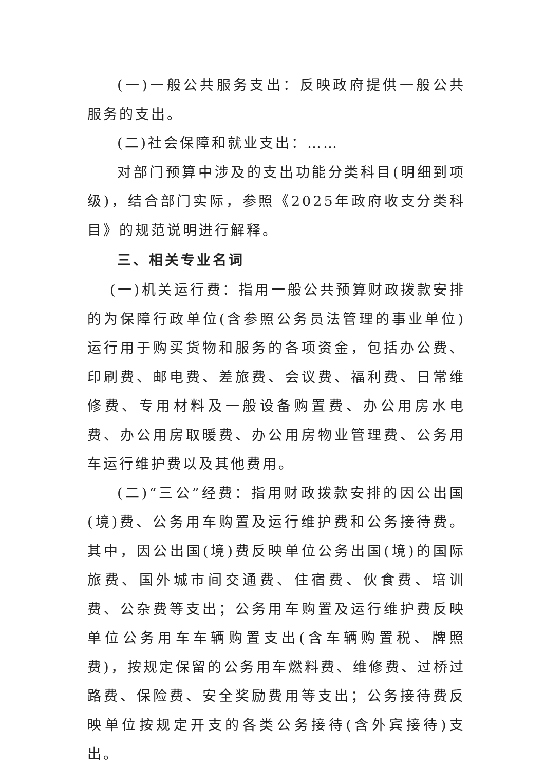(一)一般公共服务支出：反映政府提供一般公共服务的支出。
(二)社会保障和就业支出：……
对部门预算中涉及的支出功能分类科目(明细到项级)，结合部门实际，参照《2025年政府收支分类科目》的规范说明进行解释。
三、相关专业名词
(一)机关运行费：指用一般公共预算财政拨款安排的为保障行政单位(含参照公务员法管理的事业单位)运行用于购买货物和服务的各项资金，包括办公费、印刷费、邮电费、差旅费、会议费、福利费、日常维修费、专用材料及一般设备购置费、办公用房水电费、办公用房取暖费、办公用房物业管理费、公务用车运行维护费以及其他费用。
(二)“三公”经费：指用财政拨款安排的因公出国(境)费、公务用车购置及运行维护费和公务接待费。其中，因公出国(境)费反映单位公务出国(境)的国际旅费、国外城市间交通费、住宿费、伙食费、培训费、公杂费等支出；公务用车购置及运行维护费反映单位公务用车车辆购置支出(含车辆购置税、牌照费)，按规定保留的公务用车燃料费、维修费、过桥过路费、保险费、安全奖励费用等支出；公务接待费反映单位按规定开支的各类公务接待(含外宾接待)支出。